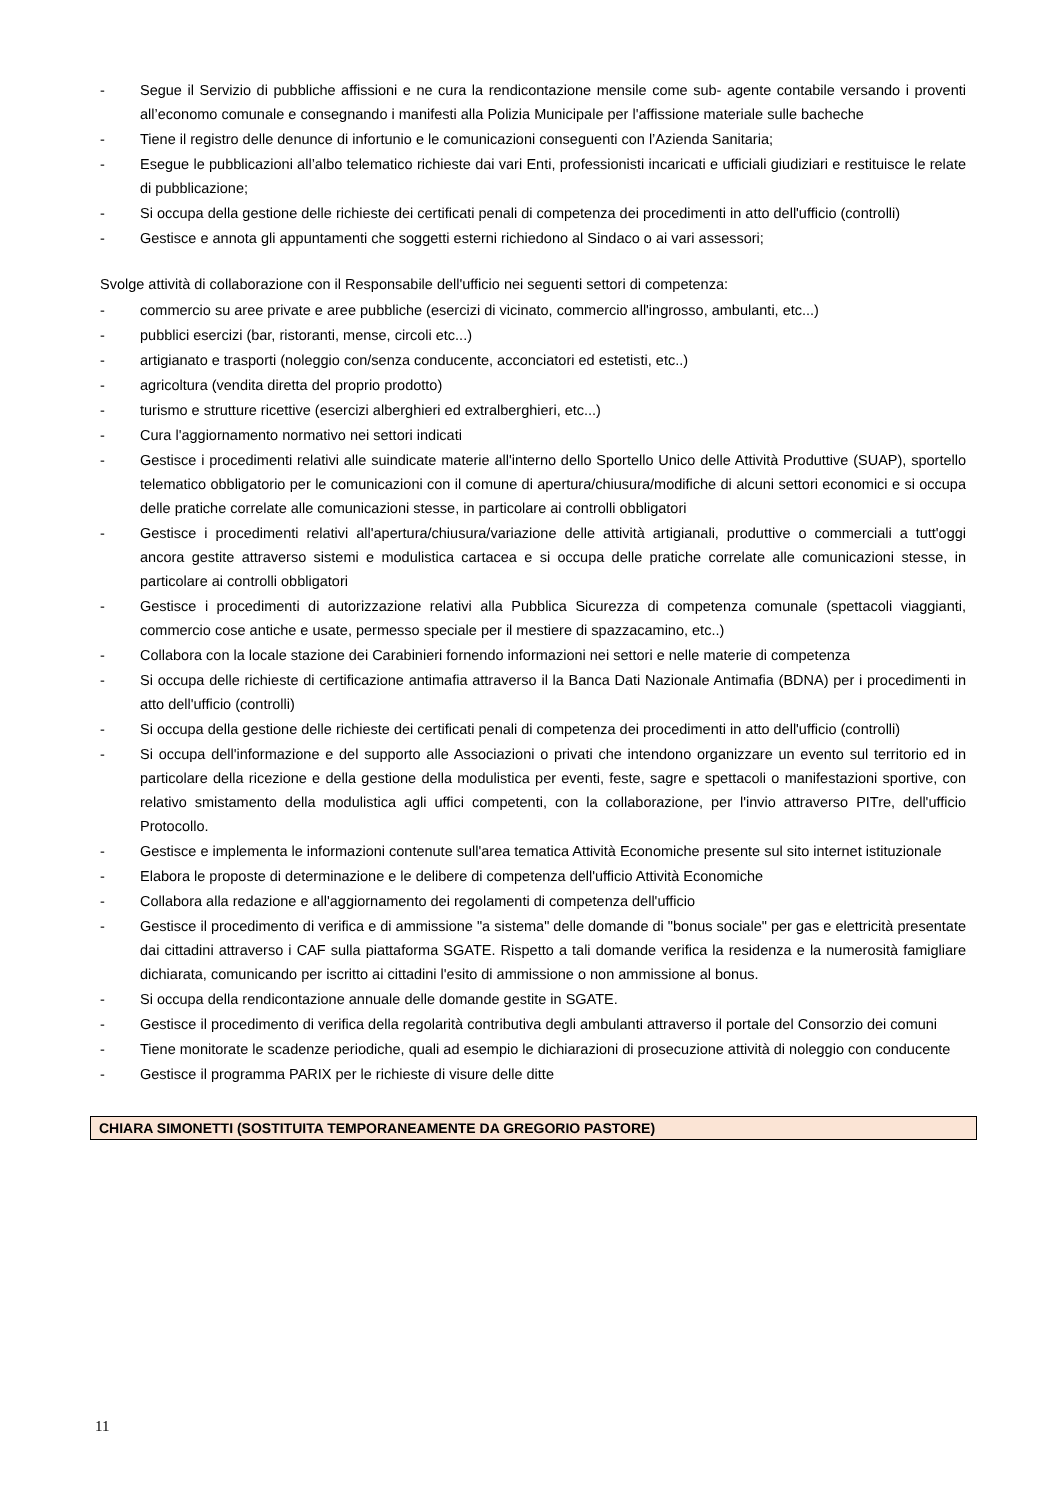- Segue il Servizio di pubbliche affissioni e ne cura la rendicontazione mensile come sub- agente contabile versando i proventi all’economo comunale e consegnando i manifesti alla Polizia Municipale per l'affissione materiale sulle bacheche
- Tiene il registro delle denunce di infortunio e le comunicazioni conseguenti con l’Azienda Sanitaria;
- Esegue le pubblicazioni all’albo telematico richieste dai vari Enti, professionisti incaricati e ufficiali giudiziari e restituisce le relate di pubblicazione;
- Si occupa della gestione delle richieste dei certificati penali di competenza dei procedimenti in atto dell'ufficio (controlli)
- Gestisce e annota gli appuntamenti che soggetti esterni richiedono al Sindaco o ai vari assessori;
Svolge attività di collaborazione con il Responsabile dell'ufficio nei seguenti settori di competenza:
- commercio su aree private e aree pubbliche (esercizi di vicinato, commercio all'ingrosso, ambulanti, etc...)
- pubblici esercizi (bar, ristoranti, mense, circoli etc...)
- artigianato e trasporti (noleggio con/senza conducente, acconciatori ed estetisti, etc..)
- agricoltura (vendita diretta del proprio prodotto)
- turismo e strutture ricettive (esercizi alberghieri ed extralberghieri, etc...)
- Cura l'aggiornamento normativo nei settori indicati
- Gestisce i procedimenti relativi alle suindicate materie all'interno dello Sportello Unico delle Attività Produttive (SUAP), sportello telematico obbligatorio per le comunicazioni con il comune di apertura/chiusura/modifiche di alcuni settori economici e si occupa delle pratiche correlate alle comunicazioni stesse, in particolare ai controlli obbligatori
- Gestisce i procedimenti relativi all'apertura/chiusura/variazione delle attività artigianali, produttive o commerciali a tutt'oggi ancora gestite attraverso sistemi e modulistica cartacea e si occupa delle pratiche correlate alle comunicazioni stesse, in particolare ai controlli obbligatori
- Gestisce i procedimenti di autorizzazione relativi alla Pubblica Sicurezza di competenza comunale (spettacoli viaggianti, commercio cose antiche e usate, permesso speciale per il mestiere di spazzacamino, etc..)
- Collabora con la locale stazione dei Carabinieri fornendo informazioni nei settori e nelle materie di competenza
- Si occupa delle richieste di certificazione antimafia attraverso il la Banca Dati Nazionale Antimafia (BDNA) per i procedimenti in atto dell'ufficio (controlli)
- Si occupa della gestione delle richieste dei certificati penali di competenza dei procedimenti in atto dell'ufficio (controlli)
- Si occupa dell'informazione e del supporto alle Associazioni o privati che intendono organizzare un evento sul territorio ed in particolare della ricezione e della gestione della modulistica per eventi, feste, sagre e spettacoli o manifestazioni sportive, con relativo smistamento della modulistica agli uffici competenti, con la collaborazione, per l'invio attraverso PITre, dell'ufficio Protocollo.
- Gestisce e implementa le informazioni contenute sull'area tematica Attività Economiche presente sul sito internet istituzionale
- Elabora le proposte di determinazione e le delibere di competenza dell'ufficio Attività Economiche
- Collabora alla redazione e all'aggiornamento dei regolamenti di competenza dell'ufficio
- Gestisce il procedimento di verifica e di ammissione "a sistema" delle domande di "bonus sociale" per gas e elettricità presentate dai cittadini attraverso i CAF sulla piattaforma SGATE. Rispetto a tali domande verifica la residenza e la numerosità famigliare dichiarata, comunicando per iscritto ai cittadini l'esito di ammissione o non ammissione al bonus.
- Si occupa della rendicontazione annuale delle domande gestite in SGATE.
- Gestisce il procedimento di verifica della regolarità contributiva degli ambulanti attraverso il portale del Consorzio dei comuni
- Tiene monitorate le scadenze periodiche, quali ad esempio le dichiarazioni di prosecuzione attività di noleggio con conducente
- Gestisce il programma PARIX per le richieste di visure delle ditte
CHIARA SIMONETTI (SOSTITUITA TEMPORANEAMENTE DA GREGORIO PASTORE)
11